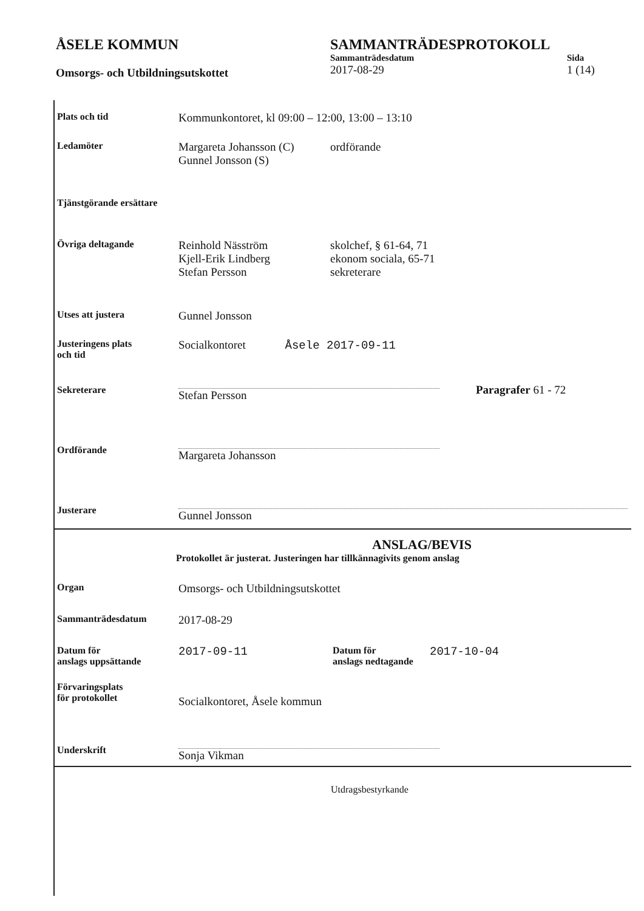ÅSELE KOMMUN
Omsorgs- och Utbildningsutskottet
SAMMANTRÄDESPROTOKOLL
Sammanträdesdatum
2017-08-29
Sida
1 (14)
Plats och tid
Kommunkontoret, kl 09:00 – 12:00, 13:00 – 13:10
Ledamöter
Margareta Johansson (C)
Gunnel Jonsson (S)
ordförande
Tjänstgörande ersättare
Övriga deltagande
Reinhold Näsström
Kjell-Erik Lindberg
Stefan Persson
skolchef, § 61-64, 71
ekonom sociala, 65-71
sekreterare
Utses att justera
Gunnel Jonsson
Justeringens plats
och tid
Socialkontoret Åsele 2017-09-11
Sekreterare
Stefan Persson
Paragrafer 61 - 72
Ordförande
Margareta Johansson
Justerare
Gunnel Jonsson
ANSLAG/BEVIS
Protokollet är justerat. Justeringen har tillkännagivits genom anslag
Organ
Omsorgs- och Utbildningsutskottet
Sammanträdesdatum
2017-08-29
Datum för
anslags uppsättande
2017-09-11
Datum för
anslags nedtagande
2017-10-04
Förvaringsplats
för protokollet
Socialkontoret, Åsele kommun
Underskrift
Sonja Vikman
Utdragsbestyrkande